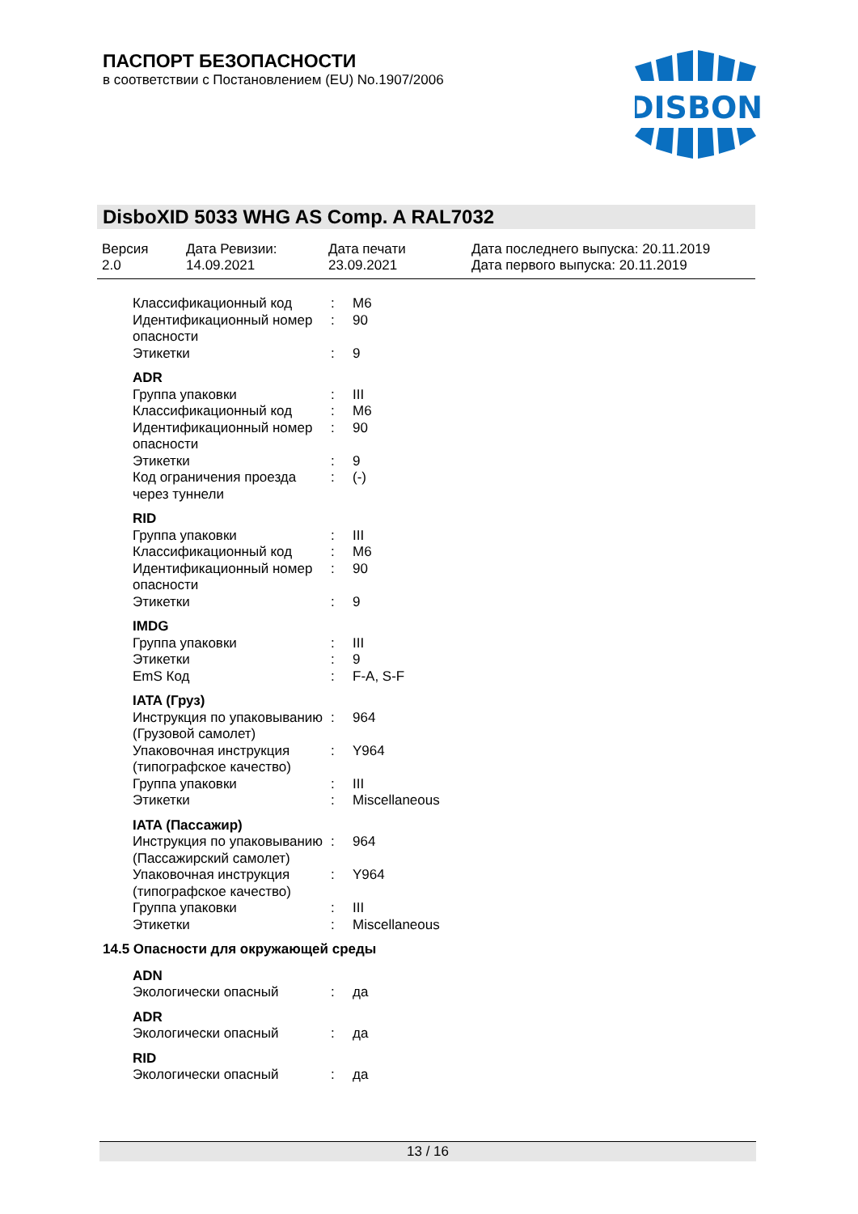ПАСПОРТ БЕЗОПАСНОСТИ
в соответствии с Постановлением (EU) No.1907/2006
DISBON
DisboXID 5033 WHG AS Comp. A RAL7032
| Версия 2.0 | Дата Ревизии: 14.09.2021 | Дата печати 23.09.2021 | Дата последнего выпуска: 20.11.2019 Дата первого выпуска: 20.11.2019 |
| Классификационный код | : | M6 |
| Идентификационный номер опасности | : | 90 |
| Этикетки | : | 9 |
ADR
| Группа упаковки | : | III |
| Классификационный код | : | M6 |
| Идентификационный номер опасности | : | 90 |
| Этикетки | : | 9 |
| Код ограничения проезда через туннели | : | (-) |
RID
| Группа упаковки | : | III |
| Классификационный код | : | M6 |
| Идентификационный номер опасности | : | 90 |
| Этикетки | : | 9 |
IMDG
| Группа упаковки | : | III |
| Этикетки | : | 9 |
| EmS Код | : | F-A, S-F |
IATA (Груз)
| Инструкция по упаковыванию (Грузовой самолет) | : | 964 |
| Упаковочная инструкция (типографское качество) | : | Y964 |
| Группа упаковки | : | III |
| Этикетки | : | Miscellaneous |
IATA (Пассажир)
| Инструкция по упаковыванию (Пассажирский самолет) | : | 964 |
| Упаковочная инструкция (типографское качество) | : | Y964 |
| Группа упаковки | : | III |
| Этикетки | : | Miscellaneous |
14.5 Опасности для окружающей среды
ADN
| Экологически опасный | : | да |
ADR
| Экологически опасный | : | да |
RID
| Экологически опасный | : | да |
13 / 16